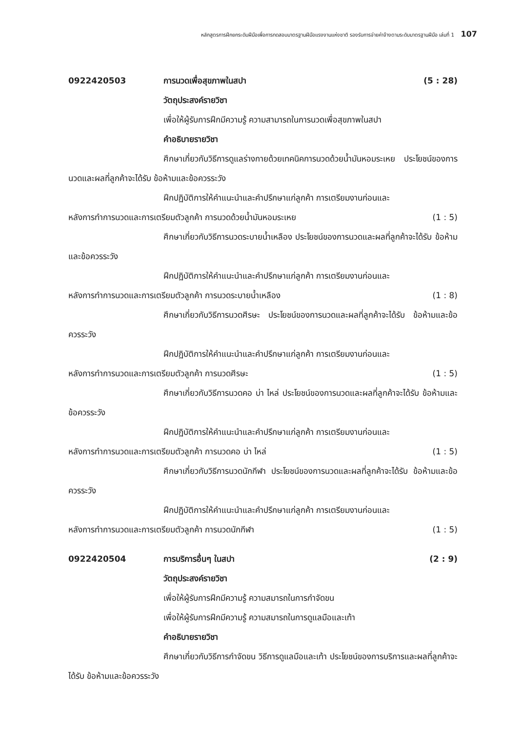หลักสูตรการฝึกยกระดับฝีมือเพื่อการทดสอบมาตรฐานฝีมือแรงงานแห่งชาติ รองรับการจ่ายค่าจ้างตามระดับมาตรฐานฝีมือ เล่มที่ 1 107
0922420503 การนวดเพื่อสุขภาพในสปา (5 : 28)
วัตถุประสงค์รายวิชา
เพื่อให้ผู้รับการฝึกมีความรู้ ความสามารถในการนวดเพื่อสุขภาพในสปา
คำอธิบายรายวิชา
ศึกษาเกี่ยวกับวิธีการดูแลร่างกายด้วยเทคนิคการนวดด้วยน้ำมันหอมระเหย ประโยชน์ของการนวดและผลที่ลูกค้าจะได้รับ ข้อห้ามและข้อควรระวัง
ฝึกปฏิบัติการให้คำแนะนำและคำปรึกษาแก่ลูกค้า การเตรียมงานก่อนและ
หลังการทำการนวดและการเตรียมตัวลูกค้า การนวดด้วยน้ำมันหอมระเหย (1 : 5)
ศึกษาเกี่ยวกับวิธีการนวดระบายน้ำเหลือง ประโยชน์ของการนวดและผลที่ลูกค้าจะได้รับ ข้อห้ามและข้อควรระวัง
ฝึกปฏิบัติการให้คำแนะนำและคำปรึกษาแก่ลูกค้า การเตรียมงานก่อนและ
หลังการทำการนวดและการเตรียมตัวลูกค้า การนวดระบายน้ำเหลือง (1 : 8)
ศึกษาเกี่ยวกับวิธีการนวดศีรษะ ประโยชน์ของการนวดและผลที่ลูกค้าจะได้รับ ข้อห้ามและข้อควรระวัง
ฝึกปฏิบัติการให้คำแนะนำและคำปรึกษาแก่ลูกค้า การเตรียมงานก่อนและ
หลังการทำการนวดและการเตรียมตัวลูกค้า การนวดศีรษะ (1 : 5)
ศึกษาเกี่ยวกับวิธีการนวดคอ บ่า ไหล่ ประโยชน์ของการนวดและผลที่ลูกค้าจะได้รับ ข้อห้ามและข้อควรระวัง
ฝึกปฏิบัติการให้คำแนะนำและคำปรึกษาแก่ลูกค้า การเตรียมงานก่อนและ
หลังการทำการนวดและการเตรียมตัวลูกค้า การนวดคอ บ่า ไหล่ (1 : 5)
ศึกษาเกี่ยวกับวิธีการนวดนักกีฬา ประโยชน์ของการนวดและผลที่ลูกค้าจะได้รับ ข้อห้ามและข้อควรระวัง
ฝึกปฏิบัติการให้คำแนะนำและคำปรึกษาแก่ลูกค้า การเตรียมงานก่อนและ
หลังการทำการนวดและการเตรียมตัวลูกค้า การนวดนักกีฬา (1 : 5)
0922420504 การบริการอื่นๆ ในสปา (2 : 9)
วัตถุประสงค์รายวิชา
เพื่อให้ผู้รับการฝึกมีความรู้ ความสมารถในการกำจัดขน
เพื่อให้ผู้รับการฝึกมีความรู้ ความสมารถในการดูแลมือและเท้า
คำอธิบายรายวิชา
ศึกษาเกี่ยวกับวิธีการกำจัดขน วิธีการดูแลมือและเท้า ประโยชน์ของการบริการและผลที่ลูกค้าจะได้รับ ข้อห้ามและข้อควรระวัง